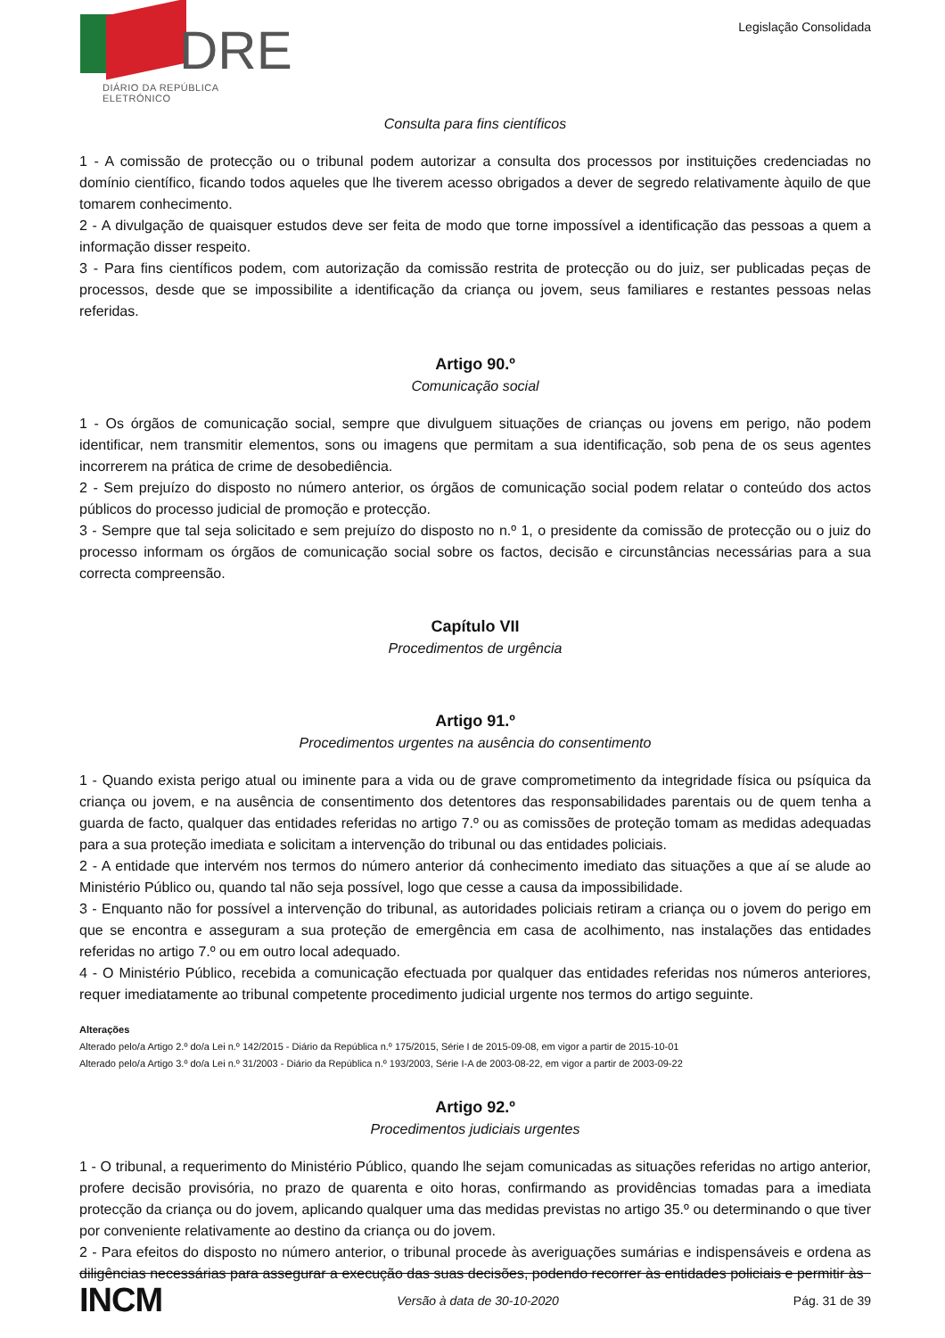DRE
DIÁRIO DA REPÚBLICA ELETRÓNICO
Legislação Consolidada
Consulta para fins científicos
1 - A comissão de protecção ou o tribunal podem autorizar a consulta dos processos por instituições credenciadas no domínio científico, ficando todos aqueles que lhe tiverem acesso obrigados a dever de segredo relativamente àquilo de que tomarem conhecimento.
2 - A divulgação de quaisquer estudos deve ser feita de modo que torne impossível a identificação das pessoas a quem a informação disser respeito.
3 - Para fins científicos podem, com autorização da comissão restrita de protecção ou do juiz, ser publicadas peças de processos, desde que se impossibilite a identificação da criança ou jovem, seus familiares e restantes pessoas nelas referidas.
Artigo 90.º
Comunicação social
1 - Os órgãos de comunicação social, sempre que divulguem situações de crianças ou jovens em perigo, não podem identificar, nem transmitir elementos, sons ou imagens que permitam a sua identificação, sob pena de os seus agentes incorrerem na prática de crime de desobediência.
2 - Sem prejuízo do disposto no número anterior, os órgãos de comunicação social podem relatar o conteúdo dos actos públicos do processo judicial de promoção e protecção.
3 - Sempre que tal seja solicitado e sem prejuízo do disposto no n.º 1, o presidente da comissão de protecção ou o juiz do processo informam os órgãos de comunicação social sobre os factos, decisão e circunstâncias necessárias para a sua correcta compreensão.
Capítulo VII
Procedimentos de urgência
Artigo 91.º
Procedimentos urgentes na ausência do consentimento
1 - Quando exista perigo atual ou iminente para a vida ou de grave comprometimento da integridade física ou psíquica da criança ou jovem, e na ausência de consentimento dos detentores das responsabilidades parentais ou de quem tenha a guarda de facto, qualquer das entidades referidas no artigo 7.º ou as comissões de proteção tomam as medidas adequadas para a sua proteção imediata e solicitam a intervenção do tribunal ou das entidades policiais.
2 - A entidade que intervém nos termos do número anterior dá conhecimento imediato das situações a que aí se alude ao Ministério Público ou, quando tal não seja possível, logo que cesse a causa da impossibilidade.
3 - Enquanto não for possível a intervenção do tribunal, as autoridades policiais retiram a criança ou o jovem do perigo em que se encontra e asseguram a sua proteção de emergência em casa de acolhimento, nas instalações das entidades referidas no artigo 7.º ou em outro local adequado.
4 - O Ministério Público, recebida a comunicação efectuada por qualquer das entidades referidas nos números anteriores, requer imediatamente ao tribunal competente procedimento judicial urgente nos termos do artigo seguinte.
Alterações
Alterado pelo/a Artigo 2.º do/a Lei n.º 142/2015 - Diário da República n.º 175/2015, Série I de 2015-09-08, em vigor a partir de 2015-10-01
Alterado pelo/a Artigo 3.º do/a Lei n.º 31/2003 - Diário da República n.º 193/2003, Série I-A de 2003-08-22, em vigor a partir de 2003-09-22
Artigo 92.º
Procedimentos judiciais urgentes
1 - O tribunal, a requerimento do Ministério Público, quando lhe sejam comunicadas as situações referidas no artigo anterior, profere decisão provisória, no prazo de quarenta e oito horas, confirmando as providências tomadas para a imediata protecção da criança ou do jovem, aplicando qualquer uma das medidas previstas no artigo 35.º ou determinando o que tiver por conveniente relativamente ao destino da criança ou do jovem.
2 - Para efeitos do disposto no número anterior, o tribunal procede às averiguações sumárias e indispensáveis e ordena as diligências necessárias para assegurar a execução das suas decisões, podendo recorrer às entidades policiais e permitir às
INCM Versão à data de 30-10-2020 Pág. 31 de 39